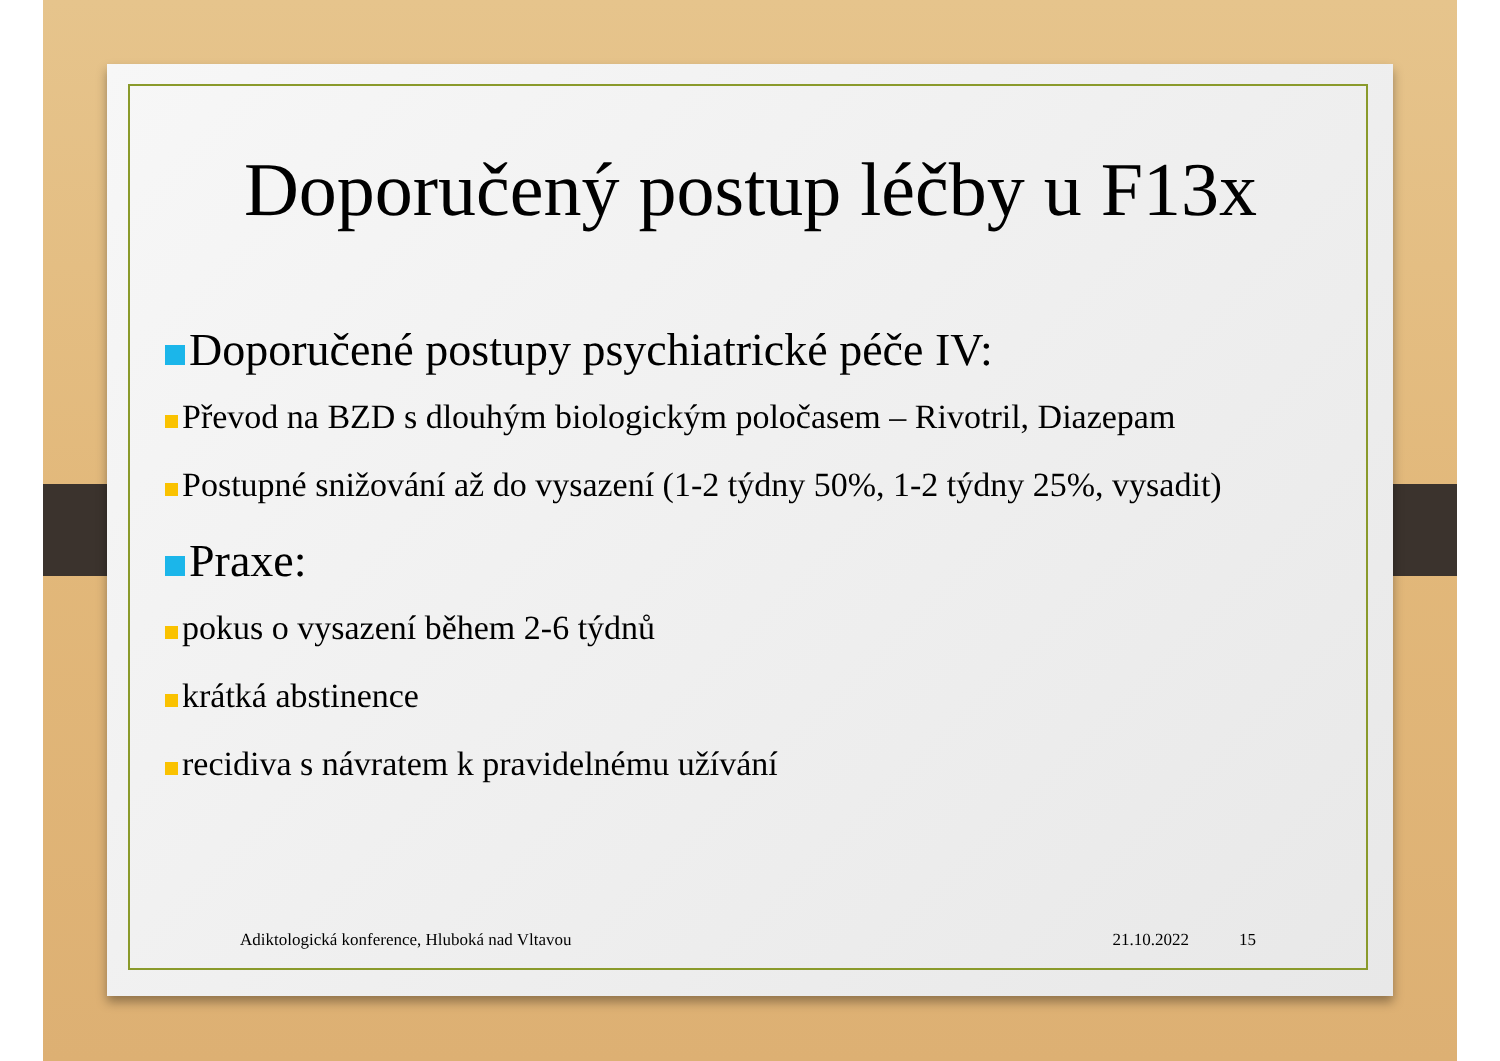Doporučený postup léčby u F13x
Doporučené postupy psychiatrické péče IV:
Převod na BZD s dlouhým biologickým poločasem – Rivotril, Diazepam
Postupné snižování až do vysazení (1-2 týdny 50%, 1-2 týdny 25%, vysadit)
Praxe:
pokus o vysazení během 2-6 týdnů
krátká abstinence
recidiva s návratem k pravidelnému užívání
Adiktologická konference, Hluboká nad Vltavou 21.10.2022 15